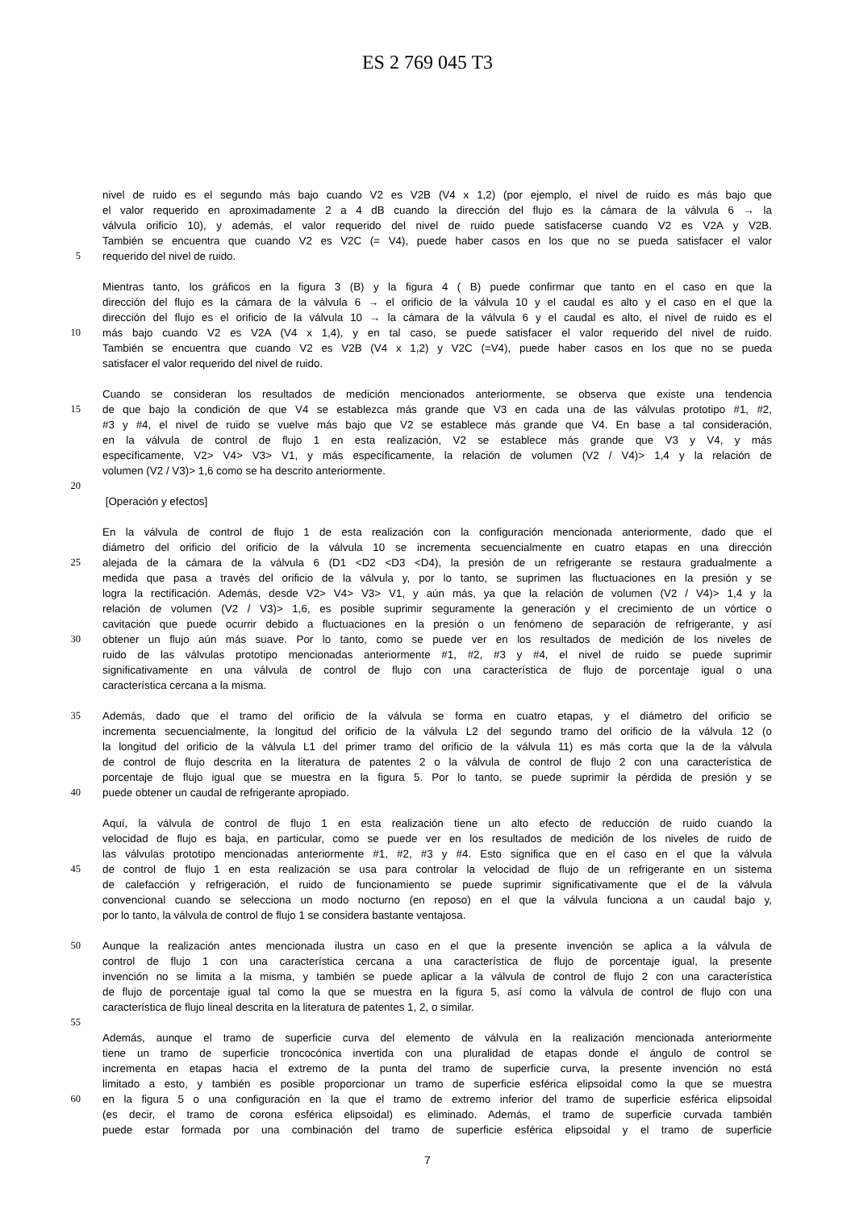ES 2 769 045 T3
nivel de ruido es el segundo más bajo cuando V2 es V2B (V4 x 1,2) (por ejemplo, el nivel de ruido es más bajo que
el valor requerido en aproximadamente 2 a 4 dB cuando la dirección del flujo es la cámara de la válvula 6 → la
válvula orificio 10), y además, el valor requerido del nivel de ruido puede satisfacerse cuando V2 es V2A y V2B.
También se encuentra que cuando V2 es V2C (= V4), puede haber casos en los que no se pueda satisfacer el valor
5 requerido del nivel de ruido.
Mientras tanto, los gráficos en la figura 3 (B) y la figura 4 ( B) puede confirmar que tanto en el caso en que la
dirección del flujo es la cámara de la válvula 6 → el orificio de la válvula 10 y el caudal es alto y el caso en el que la
dirección del flujo es el orificio de la válvula 10 → la cámara de la válvula 6 y el caudal es alto, el nivel de ruido es el
10 más bajo cuando V2 es V2A (V4 x 1,4), y en tal caso, se puede satisfacer el valor requerido del nivel de ruido.
También se encuentra que cuando V2 es V2B (V4 x 1,2) y V2C (=V4), puede haber casos en los que no se pueda
satisfacer el valor requerido del nivel de ruido.
Cuando se consideran los resultados de medición mencionados anteriormente, se observa que existe una tendencia
15 de que bajo la condición de que V4 se establezca más grande que V3 en cada una de las válvulas prototipo #1, #2,
#3 y #4, el nivel de ruido se vuelve más bajo que V2 se establece más grande que V4. En base a tal consideración,
en la válvula de control de flujo 1 en esta realización, V2 se establece más grande que V3 y V4, y más
específicamente, V2> V4> V3> V1, y más específicamente, la relación de volumen (V2 / V4)> 1,4 y la relación de
volumen (V2 / V3)> 1,6 como se ha descrito anteriormente.
20
[Operación y efectos]
En la válvula de control de flujo 1 de esta realización con la configuración mencionada anteriormente, dado que el
diámetro del orificio del orificio de la válvula 10 se incrementa secuencialmente en cuatro etapas en una dirección
25 alejada de la cámara de la válvula 6 (D1 <D2 <D3 <D4), la presión de un refrigerante se restaura gradualmente a
medida que pasa a través del orificio de la válvula y, por lo tanto, se suprimen las fluctuaciones en la presión y se
logra la rectificación. Además, desde V2> V4> V3> V1, y aún más, ya que la relación de volumen (V2 / V4)> 1,4 y la
relación de volumen (V2 / V3)> 1,6, es posible suprimir seguramente la generación y el crecimiento de un vórtice o
cavitación que puede ocurrir debido a fluctuaciones en la presión o un fenómeno de separación de refrigerante, y así
30 obtener un flujo aún más suave. Por lo tanto, como se puede ver en los resultados de medición de los niveles de
ruido de las válvulas prototipo mencionadas anteriormente #1, #2, #3 y #4, el nivel de ruido se puede suprimir
significativamente en una válvula de control de flujo con una característica de flujo de porcentaje igual o una
característica cercana a la misma.
35 Además, dado que el tramo del orificio de la válvula se forma en cuatro etapas, y el diámetro del orificio se
incrementa secuencialmente, la longitud del orificio de la válvula L2 del segundo tramo del orificio de la válvula 12 (o
la longitud del orificio de la válvula L1 del primer tramo del orificio de la válvula 11) es más corta que la de la válvula
de control de flujo descrita en la literatura de patentes 2 o la válvula de control de flujo 2 con una característica de
porcentaje de flujo igual que se muestra en la figura 5. Por lo tanto, se puede suprimir la pérdida de presión y se
40 puede obtener un caudal de refrigerante apropiado.
Aquí, la válvula de control de flujo 1 en esta realización tiene un alto efecto de reducción de ruido cuando la
velocidad de flujo es baja, en particular, como se puede ver en los resultados de medición de los niveles de ruido de
las válvulas prototipo mencionadas anteriormente #1, #2, #3 y #4. Esto significa que en el caso en el que la válvula
45 de control de flujo 1 en esta realización se usa para controlar la velocidad de flujo de un refrigerante en un sistema
de calefacción y refrigeración, el ruido de funcionamiento se puede suprimir significativamente que el de la válvula
convencional cuando se selecciona un modo nocturno (en reposo) en el que la válvula funciona a un caudal bajo y,
por lo tanto, la válvula de control de flujo 1 se considera bastante ventajosa.
50 Aunque la realización antes mencionada ilustra un caso en el que la presente invención se aplica a la válvula de
control de flujo 1 con una característica cercana a una característica de flujo de porcentaje igual, la presente
invención no se limita a la misma, y también se puede aplicar a la válvula de control de flujo 2 con una característica
de flujo de porcentaje igual tal como la que se muestra en la figura 5, así como la válvula de control de flujo con una
característica de flujo lineal descrita en la literatura de patentes 1, 2, o similar.
55
Además, aunque el tramo de superficie curva del elemento de válvula en la realización mencionada anteriormente
tiene un tramo de superficie troncocónica invertida con una pluralidad de etapas donde el ángulo de control se
incrementa en etapas hacia el extremo de la punta del tramo de superficie curva, la presente invención no está
limitado a esto, y también es posible proporcionar un tramo de superficie esférica elipsoidal como la que se muestra
60 en la figura 5 o una configuración en la que el tramo de extremo inferior del tramo de superficie esférica elipsoidal
(es decir, el tramo de corona esférica elipsoidal) es eliminado. Además, el tramo de superficie curvada también
puede estar formada por una combinación del tramo de superficie esférica elipsoidal y el tramo de superficie
7